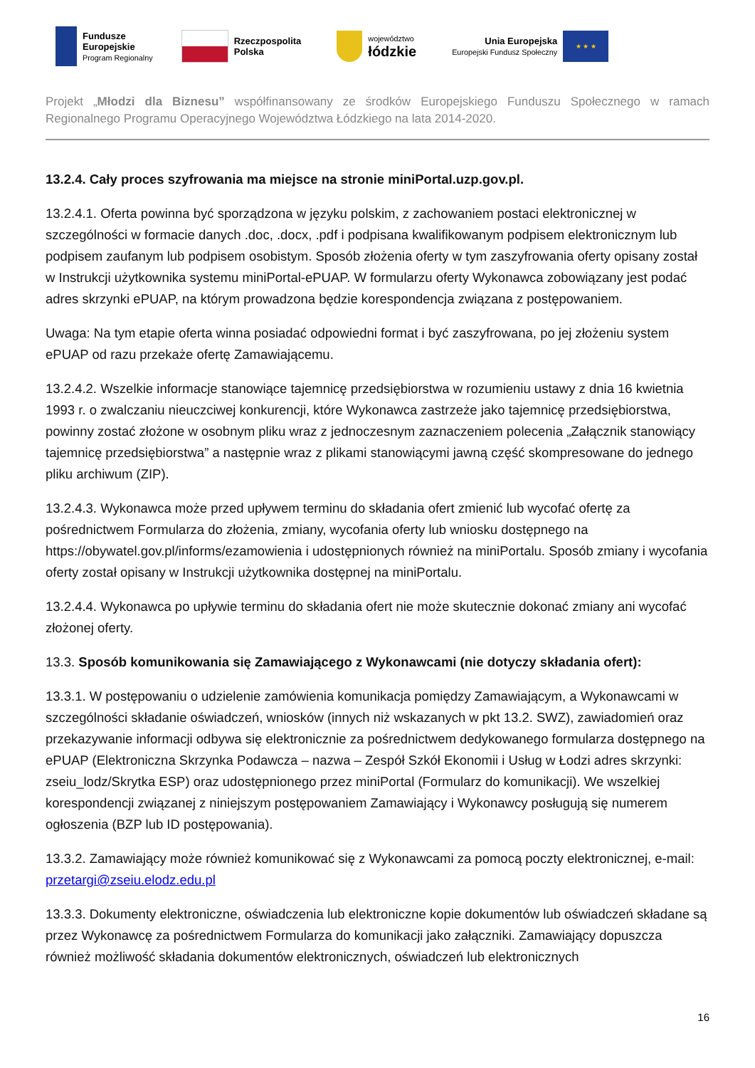Fundusze
Europejskie
Program Regionalny
Rzeczpospolita
Polska
województwo
łódzkie
Unia Europejska
Europejski Fundusz Społeczny
★ ★ ★
Projekt „Młodzi dla Biznesu” współfinansowany ze środków Europejskiego Funduszu Społecznego w ramach Regionalnego Programu Operacyjnego Województwa Łódzkiego na lata 2014-2020.
13.2.4. Cały proces szyfrowania ma miejsce na stronie miniPortal.uzp.gov.pl.
13.2.4.1. Oferta powinna być sporządzona w języku polskim, z zachowaniem postaci elektronicznej w szczególności w formacie danych .doc, .docx, .pdf i podpisana kwalifikowanym podpisem elektronicznym lub podpisem zaufanym lub podpisem osobistym. Sposób złożenia oferty w tym zaszyfrowania oferty opisany został w Instrukcji użytkownika systemu miniPortal-ePUAP. W formularzu oferty Wykonawca zobowiązany jest podać adres skrzynki ePUAP, na którym prowadzona będzie korespondencja związana z postępowaniem.
Uwaga: Na tym etapie oferta winna posiadać odpowiedni format i być zaszyfrowana, po jej złożeniu system ePUAP od razu przekaże ofertę Zamawiającemu.
13.2.4.2. Wszelkie informacje stanowiące tajemnicę przedsiębiorstwa w rozumieniu ustawy z dnia 16 kwietnia 1993 r. o zwalczaniu nieuczciwej konkurencji, które Wykonawca zastrzeże jako tajemnicę przedsiębiorstwa, powinny zostać złożone w osobnym pliku wraz z jednoczesnym zaznaczeniem polecenia „Załącznik stanowiący tajemnicę przedsiębiorstwa” a następnie wraz z plikami stanowiącymi jawną część skompresowane do jednego pliku archiwum (ZIP).
13.2.4.3. Wykonawca może przed upływem terminu do składania ofert zmienić lub wycofać ofertę za pośrednictwem Formularza do złożenia, zmiany, wycofania oferty lub wniosku dostępnego na https://obywatel.gov.pl/informs/ezamowienia i udostępnionych również na miniPortalu. Sposób zmiany i wycofania oferty został opisany w Instrukcji użytkownika dostępnej na miniPortalu.
13.2.4.4. Wykonawca po upływie terminu do składania ofert nie może skutecznie dokonać zmiany ani wycofać złożonej oferty.
13.3. Sposób komunikowania się Zamawiającego z Wykonawcami (nie dotyczy składania ofert):
13.3.1. W postępowaniu o udzielenie zamówienia komunikacja pomiędzy Zamawiającym, a Wykonawcami w szczególności składanie oświadczeń, wniosków (innych niż wskazanych w pkt 13.2. SWZ), zawiadomień oraz przekazywanie informacji odbywa się elektronicznie za pośrednictwem dedykowanego formularza dostępnego na ePUAP (Elektroniczna Skrzynka Podawcza – nazwa – Zespół Szkół Ekonomii i Usług w Łodzi adres skrzynki: zseiu_lodz/Skrytka ESP) oraz udostępnionego przez miniPortal (Formularz do komunikacji). We wszelkiej korespondencji związanej z niniejszym postępowaniem Zamawiający i Wykonawcy posługują się numerem ogłoszenia (BZP lub ID postępowania).
13.3.2. Zamawiający może również komunikować się z Wykonawcami za pomocą poczty elektronicznej, e-mail: przetargi@zseiu.elodz.edu.pl
13.3.3. Dokumenty elektroniczne, oświadczenia lub elektroniczne kopie dokumentów lub oświadczeń składane są przez Wykonawcę za pośrednictwem Formularza do komunikacji jako załączniki. Zamawiający dopuszcza również możliwość składania dokumentów elektronicznych, oświadczeń lub elektronicznych
16